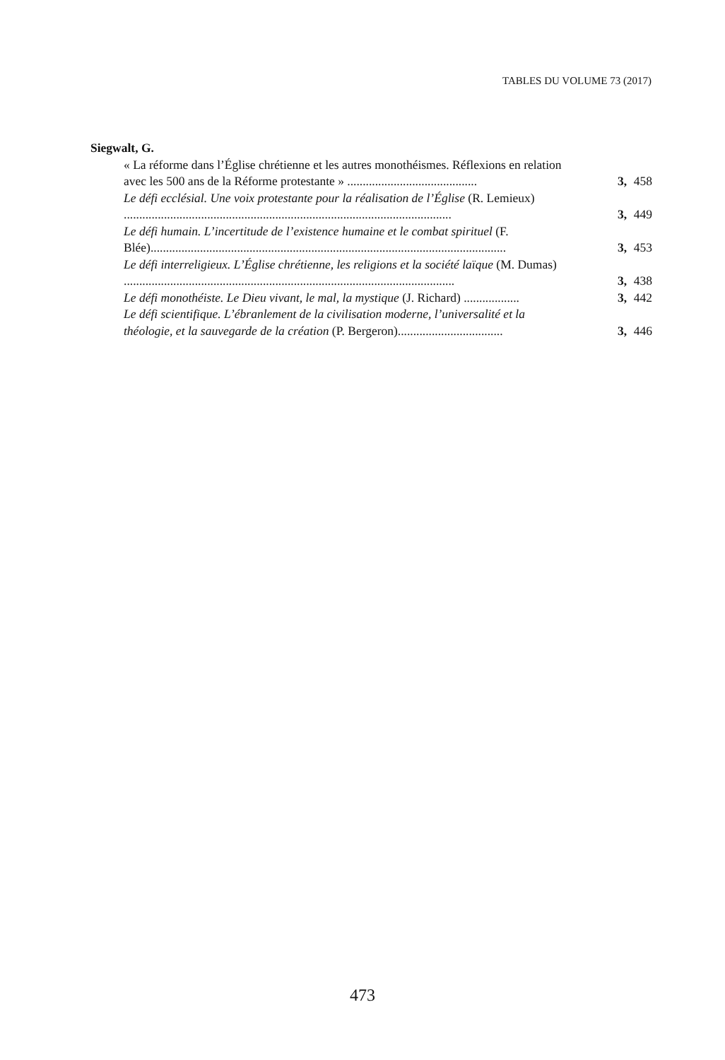TABLES DU VOLUME 73 (2017)
Siegwalt, G.
« La réforme dans l’Église chrétienne et les autres monothéismes. Réflexions en relation avec les 500 ans de la Réforme protestante » ..........................................
3,
458
Le défi ecclésial. Une voix protestante pour la réalisation de l’Église (R. Lemieux) ..........................................................................................................
3,
449
Le défi humain. L’incertitude de l’existence humaine et le combat spirituel (F. Blée)...................................................................................................................
3,
453
Le défi interreligieux. L’Église chrétienne, les religions et la société laïque (M. Dumas) ...........................................................................................................
3,
438
Le défi monothéiste. Le Dieu vivant, le mal, la mystique (J. Richard) ..................
3, 442
Le défi scientifique. L’ébranlement de la civilisation moderne, l’universalité et la théologie, et la sauvegarde de la création (P. Bergeron)..................................
3,
446
473